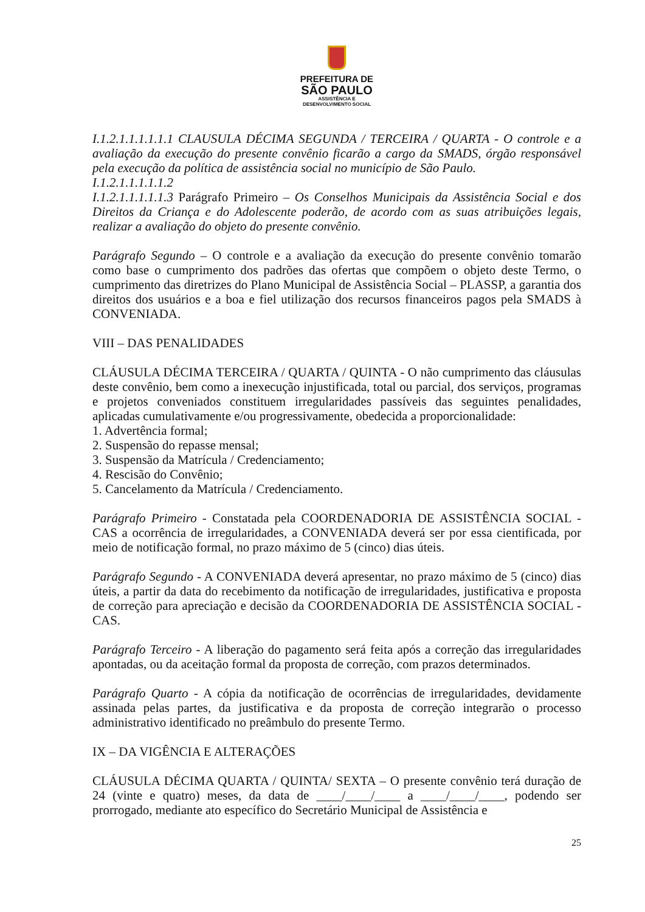PREFEITURA DE
SÃO PAULO
ASSISTÊNCIA E
DESENVOLVIMENTO SOCIAL
I.1.2.1.1.1.1.1.1 CLAUSULA DÉCIMA SEGUNDA / TERCEIRA / QUARTA - O controle e a avaliação da execução do presente convênio ficarão a cargo da SMADS, órgão responsável pela execução da política de assistência social no município de São Paulo.
I.1.2.1.1.1.1.1.2
I.1.2.1.1.1.1.1.3 Parágrafo Primeiro – Os Conselhos Municipais da Assistência Social e dos Direitos da Criança e do Adolescente poderão, de acordo com as suas atribuições legais, realizar a avaliação do objeto do presente convênio.
Parágrafo Segundo – O controle e a avaliação da execução do presente convênio tomarão como base o cumprimento dos padrões das ofertas que compõem o objeto deste Termo, o cumprimento das diretrizes do Plano Municipal de Assistência Social – PLASSP, a garantia dos direitos dos usuários e a boa e fiel utilização dos recursos financeiros pagos pela SMADS à CONVENIADA.
VIII – DAS PENALIDADES
CLÁUSULA DÉCIMA TERCEIRA / QUARTA / QUINTA - O não cumprimento das cláusulas deste convênio, bem como a inexecução injustificada, total ou parcial, dos serviços, programas e projetos conveniados constituem irregularidades passíveis das seguintes penalidades, aplicadas cumulativamente e/ou progressivamente, obedecida a proporcionalidade:
1. Advertência formal;
2. Suspensão do repasse mensal;
3. Suspensão da Matrícula / Credenciamento;
4. Rescisão do Convênio;
5. Cancelamento da Matrícula / Credenciamento.
Parágrafo Primeiro - Constatada pela COORDENADORIA DE ASSISTÊNCIA SOCIAL - CAS a ocorrência de irregularidades, a CONVENIADA deverá ser por essa cientificada, por meio de notificação formal, no prazo máximo de 5 (cinco) dias úteis.
Parágrafo Segundo - A CONVENIADA deverá apresentar, no prazo máximo de 5 (cinco) dias úteis, a partir da data do recebimento da notificação de irregularidades, justificativa e proposta de correção para apreciação e decisão da COORDENADORIA DE ASSISTÊNCIA SOCIAL - CAS.
Parágrafo Terceiro - A liberação do pagamento será feita após a correção das irregularidades apontadas, ou da aceitação formal da proposta de correção, com prazos determinados.
Parágrafo Quarto - A cópia da notificação de ocorrências de irregularidades, devidamente assinada pelas partes, da justificativa e da proposta de correção integrarão o processo administrativo identificado no preâmbulo do presente Termo.
IX – DA VIGÊNCIA E ALTERAÇÕES
CLÁUSULA DÉCIMA QUARTA / QUINTA/ SEXTA – O presente convênio terá duração de 24 (vinte e quatro) meses, da data de ____/____/____ a ____/____/____, podendo ser prorrogado, mediante ato específico do Secretário Municipal de Assistência e
25